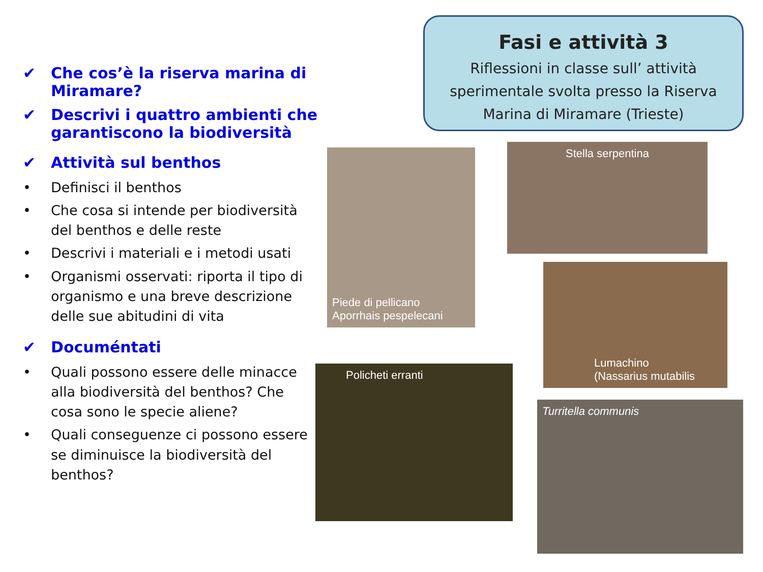Fasi e attività 3
Riflessioni in classe sull’ attività sperimentale svolta presso la Riserva Marina di Miramare (Trieste)
✔ Che cos’è la riserva marina di Miramare?
✔ Descrivi i quattro ambienti che garantiscono la biodiversità
✔ Attività sul benthos
• Definisci il benthos
• Che cosa si intende per biodiversità del benthos e delle reste
• Descrivi i materiali e i metodi usati
• Organismi osservati: riporta il tipo di organismo e una breve descrizione delle sue abitudini di vita
✔ Documéntati
• Quali possono essere delle minacce alla biodiversità del benthos? Che cosa sono le specie aliene?
• Quali conseguenze ci possono essere se diminuisce la biodiversità del benthos?
Piede di pellicano
Aporrhais pespelecani
Stella serpentina
Lumachino
(Nassarius mutabilis
Policheti erranti
Turritella communis